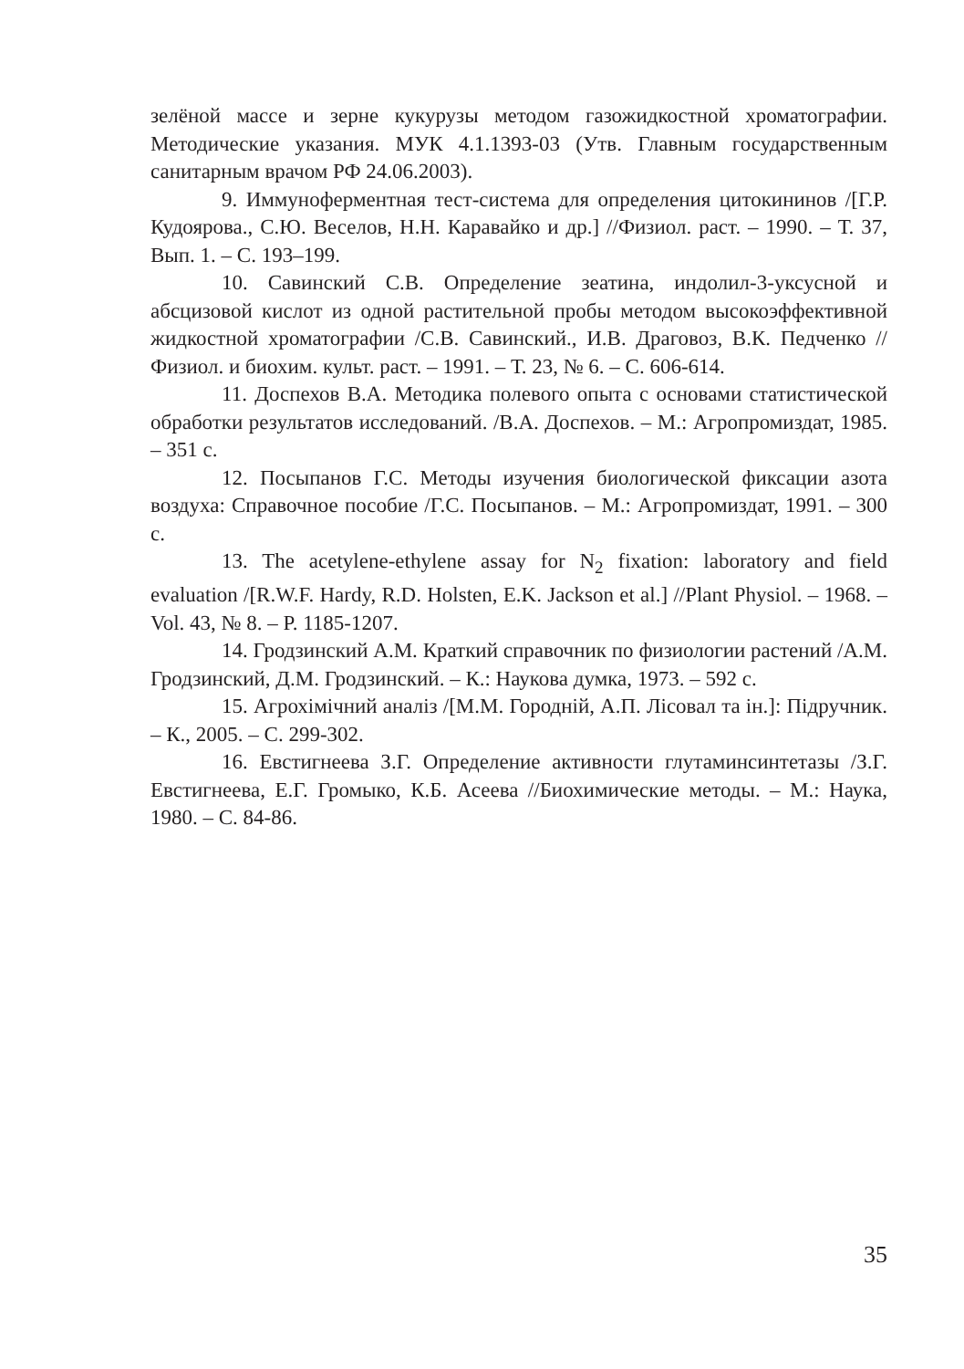зелёной массе и зерне кукурузы методом газожидкостной хроматографии. Методические указания. МУК 4.1.1393-03 (Утв. Главным государственным санитарным врачом РФ 24.06.2003).
9. Иммуноферментная тест-система для определения цитокининов /[Г.Р. Кудоярова., С.Ю. Веселов, Н.Н. Каравайко и др.] //Физиол. раст. – 1990. – Т. 37, Вып. 1. – С. 193–199.
10. Савинский С.В. Определение зеатина, индолил-3-уксусной и абсцизовой кислот из одной растительной пробы методом высокоэффективной жидкостной хроматографии /С.В. Савинский., И.В. Драговоз, В.К. Педченко //Физиол. и биохим. культ. раст. – 1991. – Т. 23, № 6. – С. 606-614.
11. Доспехов В.А. Методика полевого опыта с основами статистической обработки результатов исследований. /В.А. Доспехов. – М.: Агропромиздат, 1985. – 351 с.
12. Посыпанов Г.С. Методы изучения биологической фиксации азота воздуха: Справочное пособие /Г.С. Посыпанов. – М.: Агропромиздат, 1991. – 300 с.
13. The acetylene-ethylene assay for N<sub>2</sub> fixation: laboratory and field evaluation /[R.W.F. Hardy, R.D. Holsten, E.K. Jackson et al.] //Plant Physiol. – 1968. – Vol. 43, № 8. – P. 1185-1207.
14. Гродзинский А.М. Краткий справочник по физиологии растений /А.М. Гродзинский, Д.М. Гродзинский. – К.: Наукова думка, 1973. – 592 с.
15. Агрохімічний аналіз /[М.М. Городній, А.П. Лісовал та ін.]: Підручник. – К., 2005. – С. 299-302.
16. Евстигнеева З.Г. Определение активности глутаминсинтетазы /З.Г. Евстигнеева, Е.Г. Громыко, К.Б. Асеева //Биохимические методы. – М.: Наука, 1980. – С. 84-86.
35